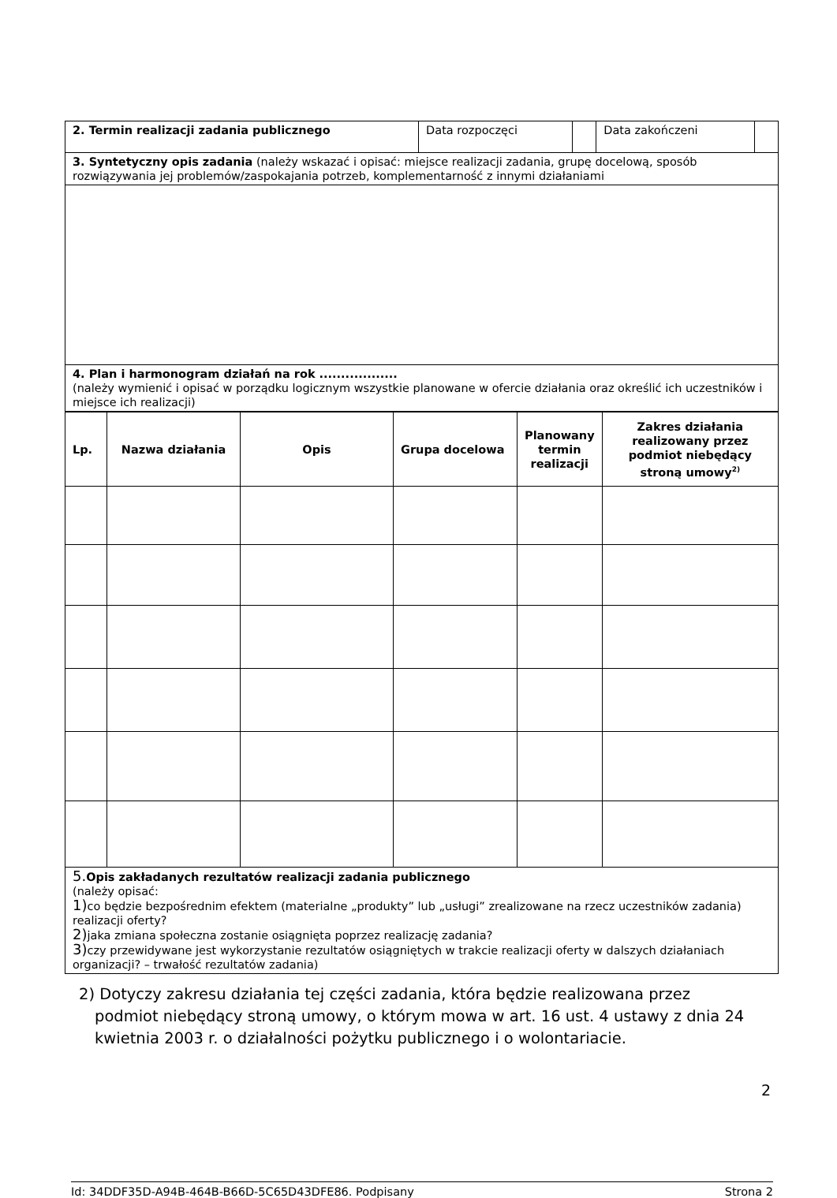| 2. Termin realizacji zadania publicznego | Data rozpoczęci | | Data zakończeni | |
| 3. Syntetyczny opis zadania (należy wskazać i opisać: miejsce realizacji zadania, grupę docelową, sposób rozwiązywania jej problemów/zaspokajania potrzeb, komplementarność z innymi działaniami | | | | |
| 4. Plan i harmonogram działań na rok .................. (należy wymienić i opisać w porządku logicznym wszystkie planowane w ofercie działania oraz określić ich uczestników i miejsce ich realizacji) | | | | |
| Lp. | Nazwa działania | Opis | Grupa docelowa | Planowany termin realizacji | Zakres działania realizowany przez podmiot niebędący stroną umowy<sup>2)</sup> |
| --- | --- | --- | --- | --- | --- |
| 5. Opis zakładanych rezultatów realizacji zadania publicznego (należy opisać: 1) co będzie bezpośrednim efektem (materialne „produkty” lub „usługi” zrealizowane na rzecz uczestników zadania) realizacji oferty? 2) jaka zmiana społeczna zostanie osiągnięta poprzez realizację zadania? 3) czy przewidywane jest wykorzystanie rezultatów osiągniętych w trakcie realizacji oferty w dalszych działaniach organizacji? – trwałość rezultatów zadania) | | | | | |
2) Dotyczy zakresu działania tej części zadania, która będzie realizowana przez
podmiot niebędący stroną umowy, o którym mowa w art. 16 ust. 4 ustawy z dnia 24 kwietnia 2003 r. o działalności pożytku publicznego i o wolontariacie.
2
Id: 34DDF35D-A94B-464B-B66D-5C65D43DFE86. Podpisany Strona 2